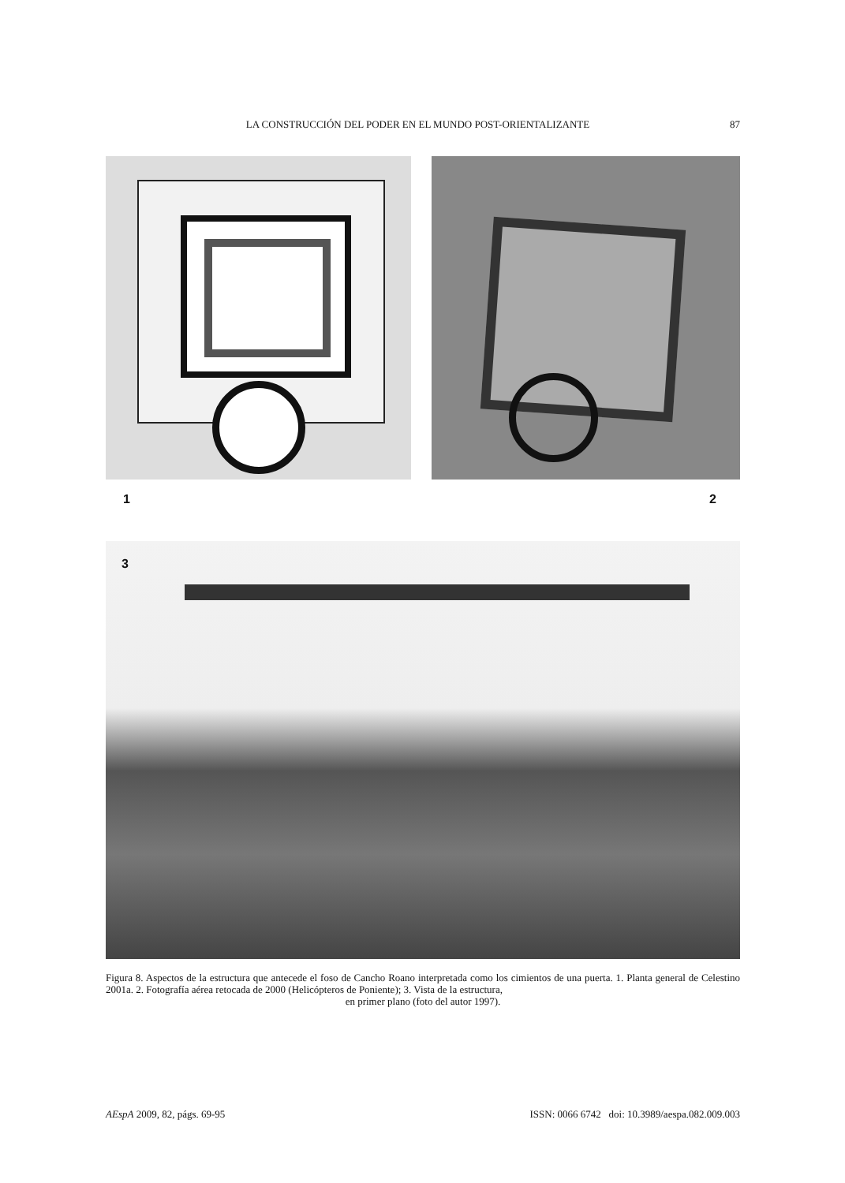LA CONSTRUCCIÓN DEL PODER EN EL MUNDO POST-ORIENTALIZANTE 87
1 2
3
Figura 8. Aspectos de la estructura que antecede el foso de Cancho Roano interpretada como los cimientos de una puerta. 1. Planta general de Celestino 2001a. 2. Fotografía aérea retocada de 2000 (Helicópteros de Poniente); 3. Vista de la estructura,
en primer plano (foto del autor 1997).
AEspA 2009, 82, págs. 69-95 ISSN: 0066 6742 doi: 10.3989/aespa.082.009.003